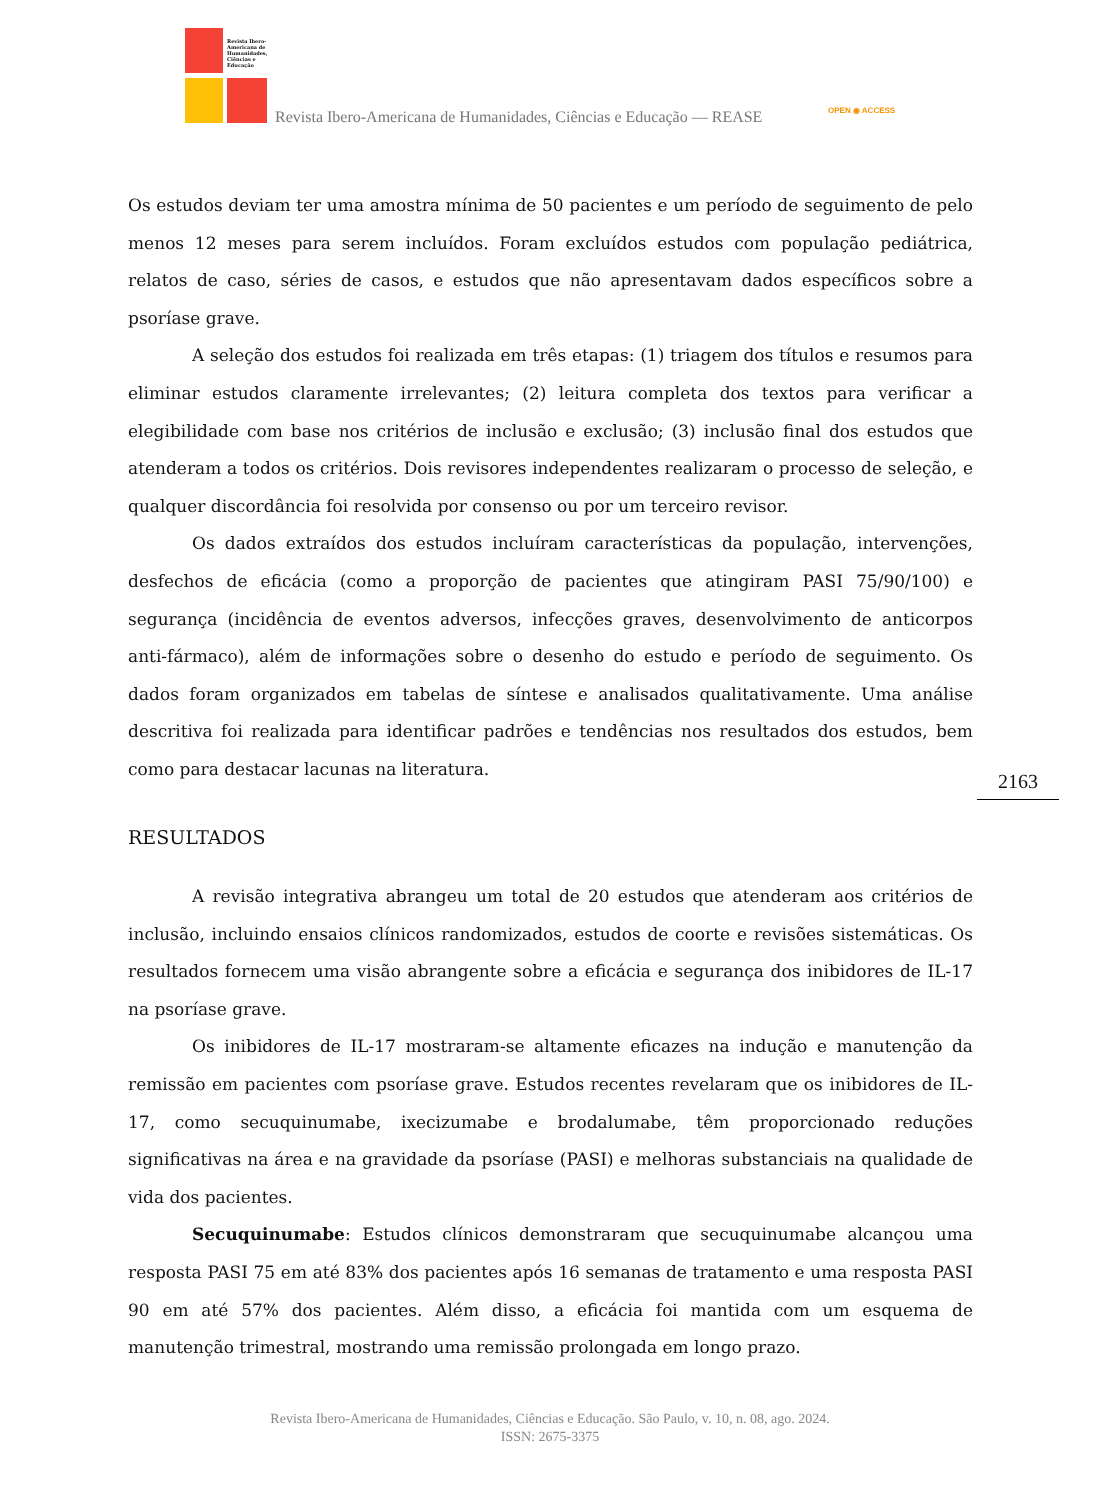Revista Ibero-
Americana de
Humanidades,
Ciências e
Educação
Revista Ibero-Americana de Humanidades, Ciências e Educação — REASE
OPEN ◉ ACCESS
Os estudos deviam ter uma amostra mínima de 50 pacientes e um período de seguimento de pelo menos 12 meses para serem incluídos. Foram excluídos estudos com população pediátrica, relatos de caso, séries de casos, e estudos que não apresentavam dados específicos sobre a psoríase grave.
A seleção dos estudos foi realizada em três etapas: (1) triagem dos títulos e resumos para eliminar estudos claramente irrelevantes; (2) leitura completa dos textos para verificar a elegibilidade com base nos critérios de inclusão e exclusão; (3) inclusão final dos estudos que atenderam a todos os critérios. Dois revisores independentes realizaram o processo de seleção, e qualquer discordância foi resolvida por consenso ou por um terceiro revisor.
Os dados extraídos dos estudos incluíram características da população, intervenções, desfechos de eficácia (como a proporção de pacientes que atingiram PASI 75/90/100) e segurança (incidência de eventos adversos, infecções graves, desenvolvimento de anticorpos anti-fármaco), além de informações sobre o desenho do estudo e período de seguimento. Os dados foram organizados em tabelas de síntese e analisados qualitativamente. Uma análise descritiva foi realizada para identificar padrões e tendências nos resultados dos estudos, bem como para destacar lacunas na literatura.
RESULTADOS
A revisão integrativa abrangeu um total de 20 estudos que atenderam aos critérios de inclusão, incluindo ensaios clínicos randomizados, estudos de coorte e revisões sistemáticas. Os resultados fornecem uma visão abrangente sobre a eficácia e segurança dos inibidores de IL-17 na psoríase grave.
Os inibidores de IL-17 mostraram-se altamente eficazes na indução e manutenção da remissão em pacientes com psoríase grave. Estudos recentes revelaram que os inibidores de IL-17, como secuquinumabe, ixecizumabe e brodalumabe, têm proporcionado reduções significativas na área e na gravidade da psoríase (PASI) e melhoras substanciais na qualidade de vida dos pacientes.
Secuquinumabe: Estudos clínicos demonstraram que secuquinumabe alcançou uma resposta PASI 75 em até 83% dos pacientes após 16 semanas de tratamento e uma resposta PASI 90 em até 57% dos pacientes. Além disso, a eficácia foi mantida com um esquema de manutenção trimestral, mostrando uma remissão prolongada em longo prazo.
2163
Revista Ibero-Americana de Humanidades, Ciências e Educação. São Paulo, v. 10, n. 08, ago. 2024.
ISSN: 2675-3375